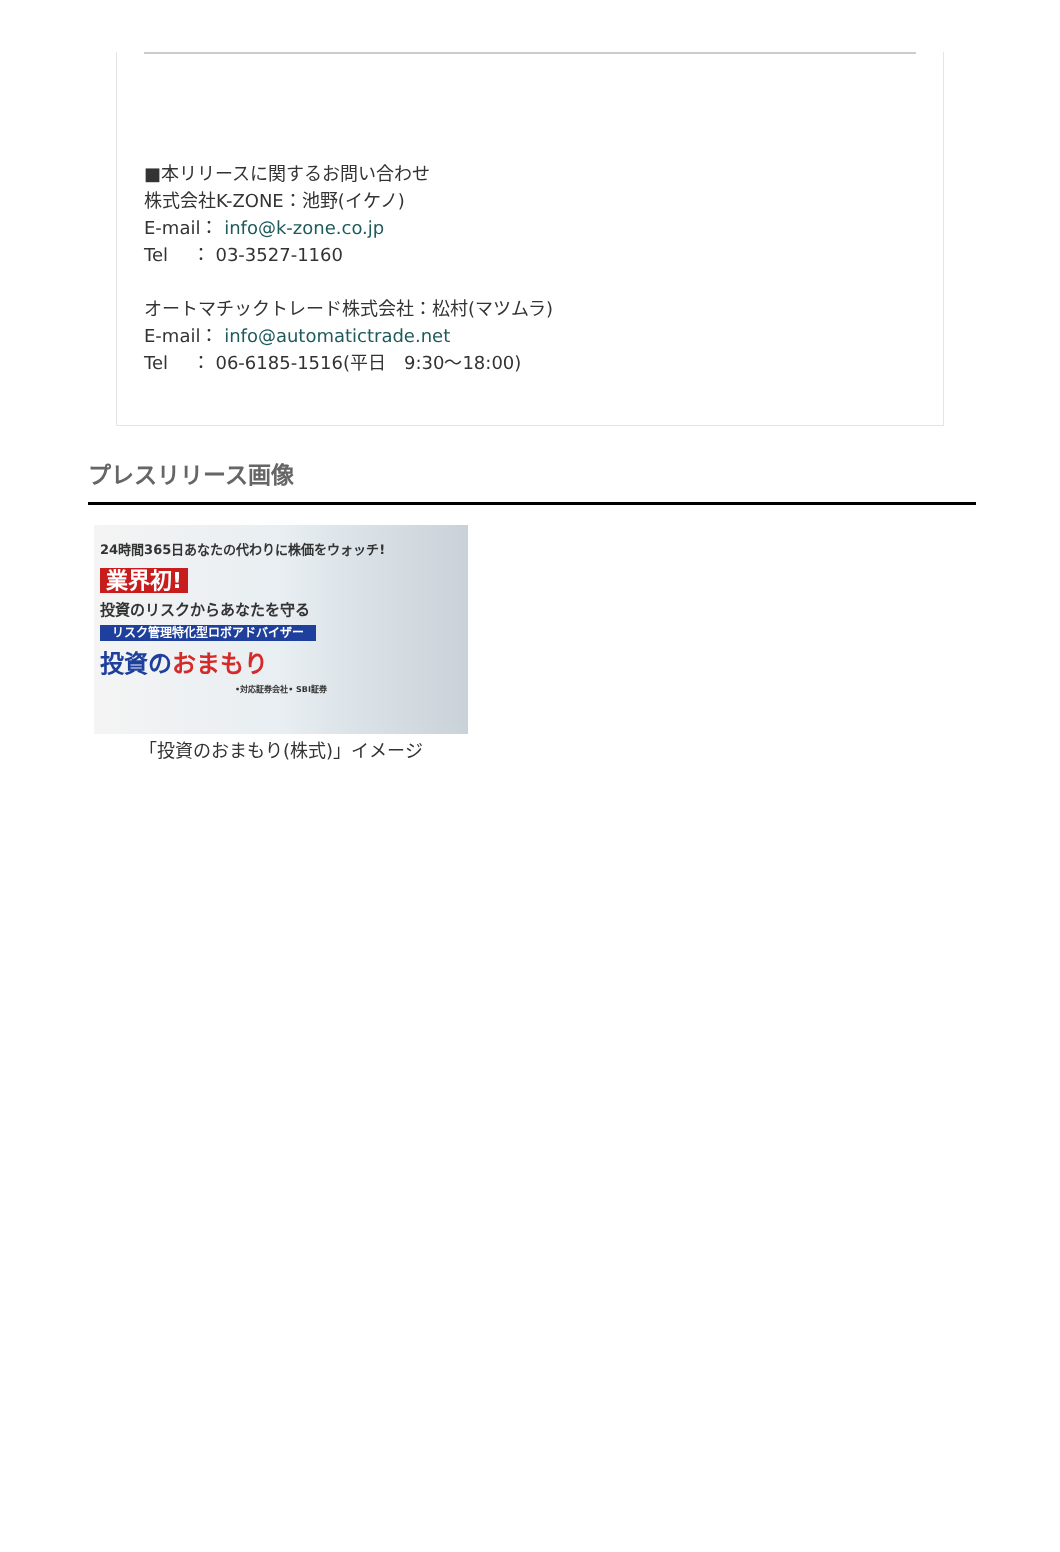■本リリースに関するお問い合わせ
株式会社K-ZONE：池野(イケノ)
E-mail： info@k-zone.co.jp
Tel　 ： 03-3527-1160
オートマチックトレード株式会社：松村(マツムラ)
E-mail： info@automatictrade.net
Tel　 ： 06-6185-1516(平日　9:30～18:00)
プレスリリース画像
24時間365日あなたの代わりに株価をウォッチ!
業界初!
投資のリスクからあなたを守る
リスク管理特化型ロボアドバイザー
投資のおまもり
•対応証券会社• SBI証券
「投資のおまもり(株式)」イメージ